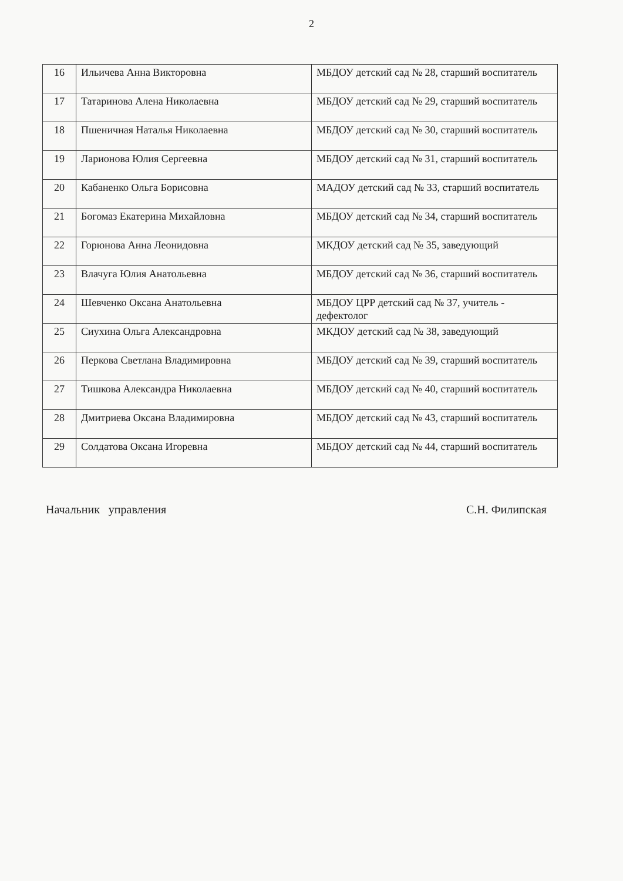2
| 16 | Ильичева Анна Викторовна | МБДОУ детский сад № 28, старший воспитатель |
| 17 | Татаринова Алена Николаевна | МБДОУ детский сад № 29, старший воспитатель |
| 18 | Пшеничная Наталья Николаевна | МБДОУ детский сад № 30, старший воспитатель |
| 19 | Ларионова Юлия Сергеевна | МБДОУ детский сад № 31, старший воспитатель |
| 20 | Кабаненко Ольга Борисовна | МАДОУ детский сад № 33, старший воспитатель |
| 21 | Богомаз Екатерина Михайловна | МБДОУ детский сад № 34, старший воспитатель |
| 22 | Горюнова Анна Леонидовна | МКДОУ детский сад № 35, заведующий |
| 23 | Влачуга Юлия Анатольевна | МБДОУ детский сад № 36, старший воспитатель |
| 24 | Шевченко Оксана Анатольевна | МБДОУ ЦРР детский сад № 37, учитель - дефектолог |
| 25 | Сиухина Ольга Александровна | МКДОУ детский сад № 38, заведующий |
| 26 | Перкова Светлана Владимировна | МБДОУ детский сад № 39, старший воспитатель |
| 27 | Тишкова Александра Николаевна | МБДОУ детский сад № 40, старший воспитатель |
| 28 | Дмитриева Оксана Владимировна | МБДОУ детский сад № 43, старший воспитатель |
| 29 | Солдатова Оксана Игоревна | МБДОУ детский сад № 44, старший воспитатель |
Начальник управления С.Н. Филипская